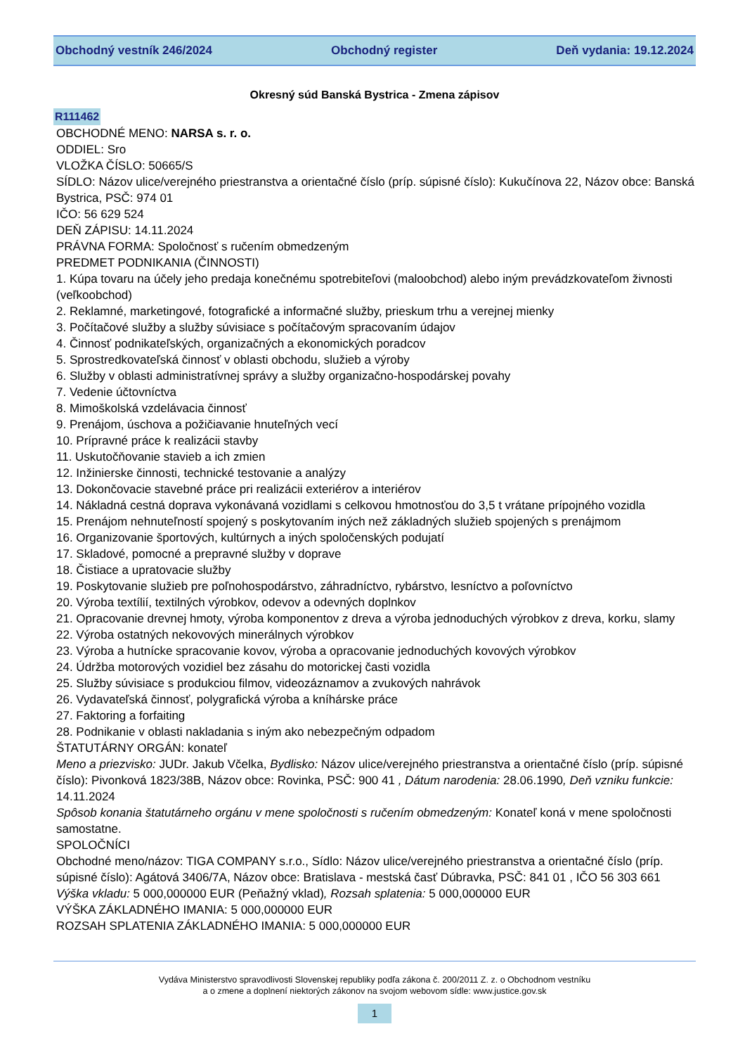Obchodný vestník 246/2024 Obchodný register Deň vydania: 19.12.2024
Okresný súd Banská Bystrica - Zmena zápisov
R111462
OBCHODNÉ MENO: NARSA s. r. o.
ODDIEL: Sro
VLOŽKA ČÍSLO: 50665/S
SÍDLO: Názov ulice/verejného priestranstva a orientačné číslo (príp. súpisné číslo): Kukučínova 22, Názov obce: Banská Bystrica, PSČ: 974 01
IČO: 56 629 524
DEŇ ZÁPISU: 14.11.2024
PRÁVNA FORMA: Spoločnosť s ručením obmedzeným
PREDMET PODNIKANIA (ČINNOSTI)
1. Kúpa tovaru na účely jeho predaja konečnému spotrebiteľovi (maloobchod) alebo iným prevádzkovateľom živnosti (veľkoobchod)
2. Reklamné, marketingové, fotografické a informačné služby, prieskum trhu a verejnej mienky
3. Počítačové služby a služby súvisiace s počítačovým spracovaním údajov
4. Činnosť podnikateľských, organizačných a ekonomických poradcov
5. Sprostredkovateľská činnosť v oblasti obchodu, služieb a výroby
6. Služby v oblasti administratívnej správy a služby organizačno-hospodárskej povahy
7. Vedenie účtovníctva
8. Mimoškolská vzdelávacia činnosť
9. Prenájom, úschova a požičiavanie hnuteľných vecí
10. Prípravné práce k realizácii stavby
11. Uskutočňovanie stavieb a ich zmien
12. Inžinierske činnosti, technické testovanie a analýzy
13. Dokončovacie stavebné práce pri realizácii exteriérov a interiérov
14. Nákladná cestná doprava vykonávaná vozidlami s celkovou hmotnosťou do 3,5 t vrátane prípojného vozidla
15. Prenájom nehnuteľností spojený s poskytovaním iných než základných služieb spojených s prenájmom
16. Organizovanie športových, kultúrnych a iných spoločenských podujatí
17. Skladové, pomocné a prepravné služby v doprave
18. Čistiace a upratovacie služby
19. Poskytovanie služieb pre poľnohospodárstvo, záhradníctvo, rybárstvo, lesníctvo a poľovníctvo
20. Výroba textílií, textilných výrobkov, odevov a odevných doplnkov
21. Opracovanie drevnej hmoty, výroba komponentov z dreva a výroba jednoduchých výrobkov z dreva, korku, slamy
22. Výroba ostatných nekovových minerálnych výrobkov
23. Výroba a hutnícke spracovanie kovov, výroba a opracovanie jednoduchých kovových výrobkov
24. Údržba motorových vozidiel bez zásahu do motorickej časti vozidla
25. Služby súvisiace s produkciou filmov, videozáznamov a zvukových nahrávok
26. Vydavateľská činnosť, polygrafická výroba a kníhárske práce
27. Faktoring a forfaiting
28. Podnikanie v oblasti nakladania s iným ako nebezpečným odpadom
ŠTATUTÁRNY ORGÁN: konateľ
Meno a priezvisko: JUDr. Jakub Včelka, Bydlisko: Názov ulice/verejného priestranstva a orientačné číslo (príp. súpisné číslo): Pivonková 1823/38B, Názov obce: Rovinka, PSČ: 900 41 , Dátum narodenia: 28.06.1990, Deň vzniku funkcie: 14.11.2024
Spôsob konania štatutárneho orgánu v mene spoločnosti s ručením obmedzeným: Konateľ koná v mene spoločnosti samostatne.
SPOLOČNÍCI
Obchodné meno/názov: TIGA COMPANY s.r.o., Sídlo: Názov ulice/verejného priestranstva a orientačné číslo (príp. súpisné číslo): Agátová 3406/7A, Názov obce: Bratislava - mestská časť Dúbravka, PSČ: 841 01 , IČO 56 303 661
Výška vkladu: 5 000,000000 EUR (Peňažný vklad), Rozsah splatenia: 5 000,000000 EUR
VÝŠKA ZÁKLADNÉHO IMANIA: 5 000,000000 EUR
ROZSAH SPLATENIA ZÁKLADNÉHO IMANIA: 5 000,000000 EUR
Vydáva Ministerstvo spravodlivosti Slovenskej republiky podľa zákona č. 200/2011 Z. z. o Obchodnom vestníku
a o zmene a doplnení niektorých zákonov na svojom webovom sídle: www.justice.gov.sk
1